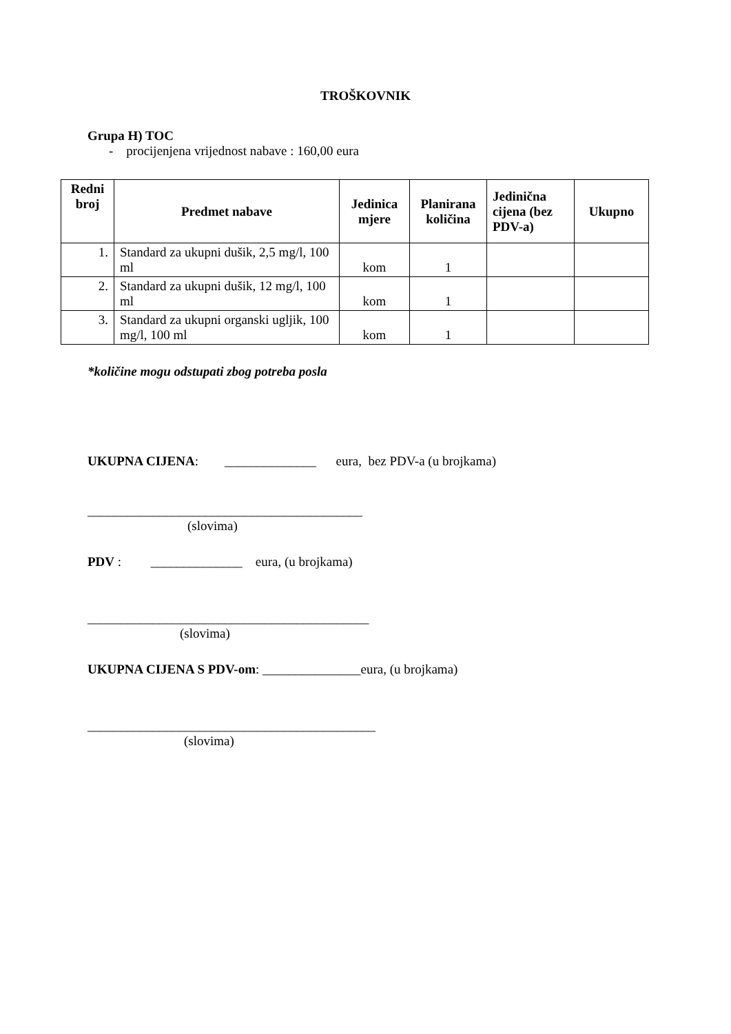TROŠKOVNIK
Grupa H) TOC
- procijenjena vrijednost nabave : 160,00 eura
| Redni broj | Predmet nabave | Jedinica mjere | Planirana količina | Jedinična cijena (bez PDV-a) | Ukupno |
| --- | --- | --- | --- | --- | --- |
| 1. | Standard za ukupni dušik, 2,5 mg/l, 100 ml | kom | 1 | | |
| 2. | Standard za ukupni dušik, 12 mg/l, 100 ml | kom | 1 | | |
| 3. | Standard za ukupni organski ugljik, 100 mg/l, 100 ml | kom | 1 | | |
*količine mogu odstupati zbog potreba posla
UKUPNA CIJENA: ______________ eura, bez PDV-a (u brojkama)
__________________________________________
(slovima)
PDV : ______________ eura, (u brojkama)
___________________________________________
(slovima)
UKUPNA CIJENA S PDV-om: _______________eura, (u brojkama)
____________________________________________
(slovima)